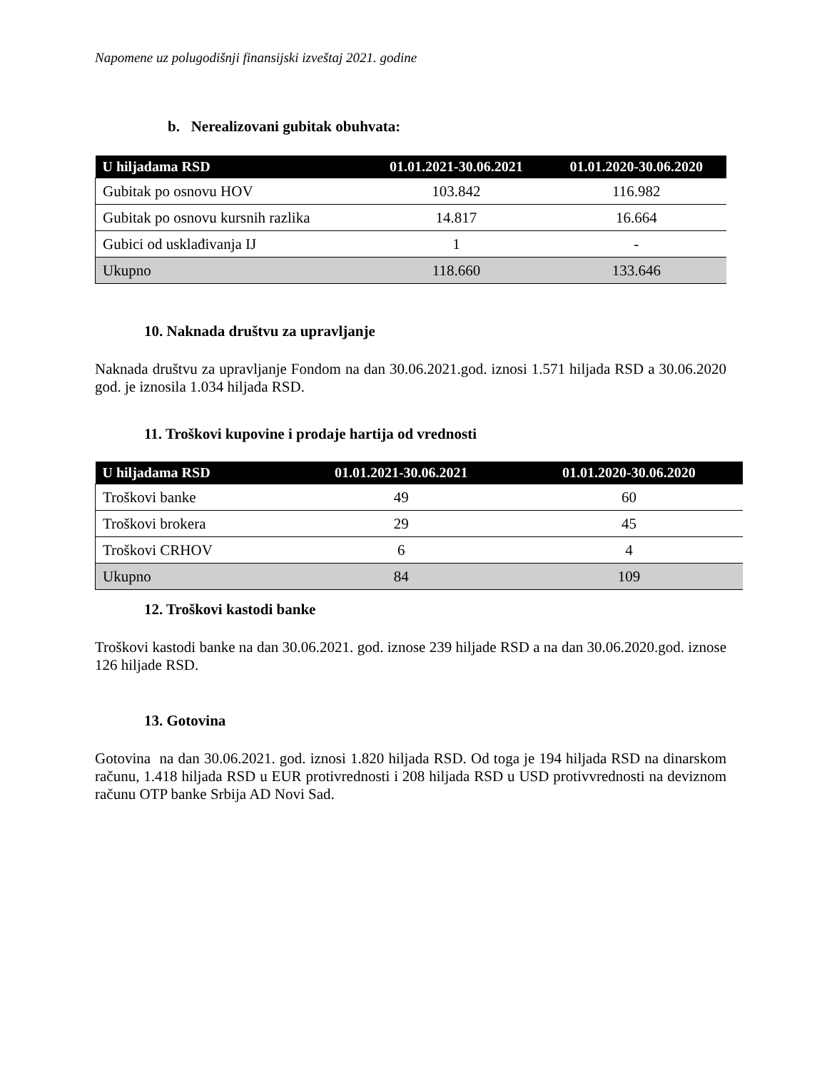Napomene uz polugodišnji finansijski izveštaj 2021. godine
b. Nerealizovani gubitak obuhvata:
| U hiljadama RSD | 01.01.2021-30.06.2021 | 01.01.2020-30.06.2020 |
| --- | --- | --- |
| Gubitak po osnovu HOV | 103.842 | 116.982 |
| Gubitak po osnovu kursnih razlika | 14.817 | 16.664 |
| Gubici od usklađivanja IJ | 1 | - |
| Ukupno | 118.660 | 133.646 |
10. Naknada društvu za upravljanje
Naknada društvu za upravljanje Fondom na dan 30.06.2021.god. iznosi 1.571 hiljada RSD a 30.06.2020 god. je iznosila 1.034 hiljada RSD.
11. Troškovi kupovine i prodaje hartija od vrednosti
| U hiljadama RSD | 01.01.2021-30.06.2021 | 01.01.2020-30.06.2020 |
| --- | --- | --- |
| Troškovi banke | 49 | 60 |
| Troškovi brokera | 29 | 45 |
| Troškovi CRHOV | 6 | 4 |
| Ukupno | 84 | 109 |
12. Troškovi kastodi banke
Troškovi kastodi banke na dan 30.06.2021. god. iznose 239 hiljade RSD a na dan 30.06.2020.god. iznose 126 hiljade RSD.
13. Gotovina
Gotovina na dan 30.06.2021. god. iznosi 1.820 hiljada RSD. Od toga je 194 hiljada RSD na dinarskom računu, 1.418 hiljada RSD u EUR protivrednosti i 208 hiljada RSD u USD protivvrednosti na deviznom računu OTP banke Srbija AD Novi Sad.